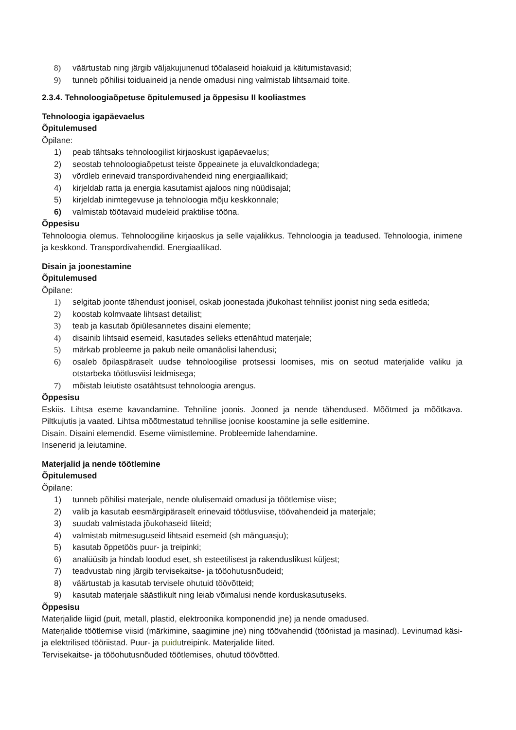8) väärtustab ning järgib väljakujunenud tööalaseid hoiakuid ja käitumistavasid;
9) tunneb põhilisi toiduaineid ja nende omadusi ning valmistab lihtsamaid toite.
2.3.4. Tehnoloogiaõpetuse õpitulemused ja õppesisu II kooliastmes
Tehnoloogia igapäevaelus
Õpitulemused
Õpilane:
1) peab tähtsaks tehnoloogilist kirjaoskust igapäevaelus;
2) seostab tehnoloogiaõpetust teiste õppeainete ja eluvaldkondadega;
3) võrdleb erinevaid transpordivahendeid ning energiaallikaid;
4) kirjeldab ratta ja energia kasutamist ajaloos ning nüüdisajal;
5) kirjeldab inimtegevuse ja tehnoloogia mõju keskkonnale;
6) valmistab töötavaid mudeleid praktilise tööna.
Õppesisu
Tehnoloogia olemus. Tehnoloogiline kirjaoskus ja selle vajalikkus. Tehnoloogia ja teadused. Tehnoloogia, inimene ja keskkond. Transpordivahendid. Energiaallikad.
Disain ja joonestamine
Õpitulemused
Õpilane:
1) selgitab joonte tähendust joonisel, oskab joonestada jõukohast tehnilist joonist ning seda esitleda;
2) koostab kolmvaate lihtsast detailist;
3) teab ja kasutab õpiülesannetes disaini elemente;
4) disainib lihtsaid esemeid, kasutades selleks ettenähtud materjale;
5) märkab probleeme ja pakub neile omanäolisi lahendusi;
6) osaleb õpilaspäraselt uudse tehnoloogilise protsessi loomises, mis on seotud materjalide valiku ja otstarbeka töötlusviisi leidmisega;
7) mõistab leiutiste osatähtsust tehnoloogia arengus.
Õppesisu
Eskiis. Lihtsa eseme kavandamine. Tehniline joonis. Jooned ja nende tähendused. Mõõtmed ja mõõtkava. Piltkujutis ja vaated. Lihtsa mõõtmestatud tehnilise joonise koostamine ja selle esitlemine.
Disain. Disaini elemendid. Eseme viimistlemine. Probleemide lahendamine.
Insenerid ja leiutamine.
Materjalid ja nende töötlemine
Õpitulemused
Õpilane:
1) tunneb põhilisi materjale, nende olulisemaid omadusi ja töötlemise viise;
2) valib ja kasutab eesmärgipäraselt erinevaid töötlusviise, töövahendeid ja materjale;
3) suudab valmistada jõukohaseid liiteid;
4) valmistab mitmesuguseid lihtsaid esemeid (sh mänguasju);
5) kasutab õppetöös puur- ja treipinki;
6) analüüsib ja hindab loodud eset, sh esteetilisest ja rakenduslikust küljest;
7) teadvustab ning järgib tervisekaitse- ja tööohutusnõudeid;
8) väärtustab ja kasutab tervisele ohutuid töövõtteid;
9) kasutab materjale säästlikult ning leiab võimalusi nende korduskasutuseks.
Õppesisu
Materjalide liigid (puit, metall, plastid, elektroonika komponendid jne) ja nende omadused.
Materjalide töötlemise viisid (märkimine, saagimine jne) ning töövahendid (tööriistad ja masinad). Levinumad käsi- ja elektrilised tööriistad. Puur- ja puidutreipink. Materjalide liited.
Tervisekaitse- ja tööohutusnõuded töötlemises, ohutud töövõtted.